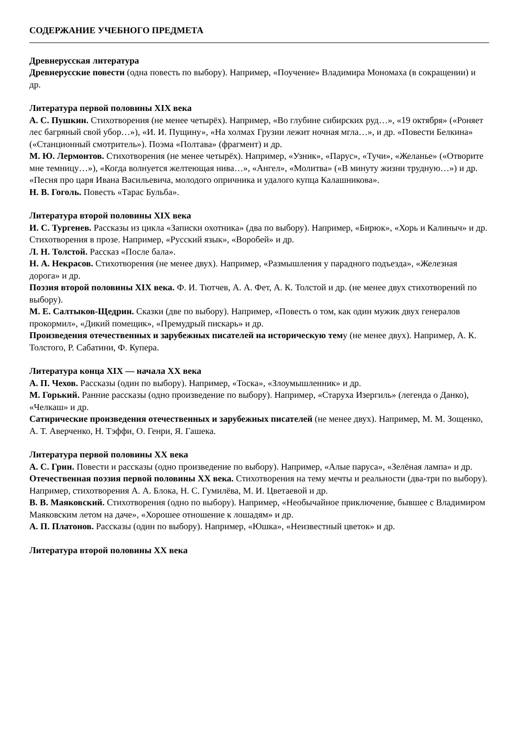СОДЕРЖАНИЕ УЧЕБНОГО ПРЕДМЕТА
Древнерусская литература
Древнерусские повести (одна повесть по выбору). Например, «Поучение» Владимира Мономаха (в сокращении) и др.
Литература первой половины XIX века
А. С. Пушкин. Стихотворения (не менее четырёх). Например, «Во глубине сибирских руд…», «19 октября» («Роняет лес багряный свой убор…»), «И. И. Пущину», «На холмах Грузии лежит ночная мгла…», и др. «Повести Белкина» («Станционный смотритель»). Поэма «Полтава» (фрагмент) и др.
М. Ю. Лермонтов. Стихотворения (не менее четырёх). Например, «Узник», «Парус», «Тучи», «Желанье» («Отворите мне темницу…»), «Когда волнуется желтеющая нива…», «Ангел», «Молитва» («В минуту жизни трудную…») и др. «Песня про царя Ивана Васильевича, молодого опричника и удалого купца Калашникова».
Н. В. Гоголь. Повесть «Тарас Бульба».
Литература второй половины XIX века
И. С. Тургенев. Рассказы из цикла «Записки охотника» (два по выбору). Например, «Бирюк», «Хорь и Калиныч» и др. Стихотворения в прозе. Например, «Русский язык», «Воробей» и др.
Л. Н. Толстой. Рассказ «После бала».
Н. А. Некрасов. Стихотворения (не менее двух). Например, «Размышления у парадного подъезда», «Железная дорога» и др.
Поэзия второй половины XIX века. Ф. И. Тютчев, А. А. Фет, А. К. Толстой и др. (не менее двух стихотворений по выбору).
М. Е. Салтыков-Щедрин. Сказки (две по выбору). Например, «Повесть о том, как один мужик двух генералов прокормил», «Дикий помещик», «Премудрый пискарь» и др.
Произведения отечественных и зарубежных писателей на историческую тему (не менее двух). Например, А. К. Толстого, Р. Сабатини, Ф. Купера.
Литература конца XIX — начала XX века
А. П. Чехов. Рассказы (один по выбору). Например, «Тоска», «Злоумышленник» и др.
М. Горький. Ранние рассказы (одно произведение по выбору). Например, «Старуха Изергиль» (легенда о Данко), «Челкаш» и др.
Сатирические произведения отечественных и зарубежных писателей (не менее двух). Например, М. М. Зощенко, А. Т. Аверченко, Н. Тэффи, О. Генри, Я. Гашека.
Литература первой половины XX века
А. С. Грин. Повести и рассказы (одно произведение по выбору). Например, «Алые паруса», «Зелёная лампа» и др.
Отечественная поэзия первой половины XX века. Стихотворения на тему мечты и реальности (два-три по выбору). Например, стихотворения А. А. Блока, Н. С. Гумилёва, М. И. Цветаевой и др.
В. В. Маяковский. Стихотворения (одно по выбору). Например, «Необычайное приключение, бывшее с Владимиром Маяковским летом на даче», «Хорошее отношение к лошадям» и др.
А. П. Платонов. Рассказы (один по выбору). Например, «Юшка», «Неизвестный цветок» и др.
Литература второй половины XX века